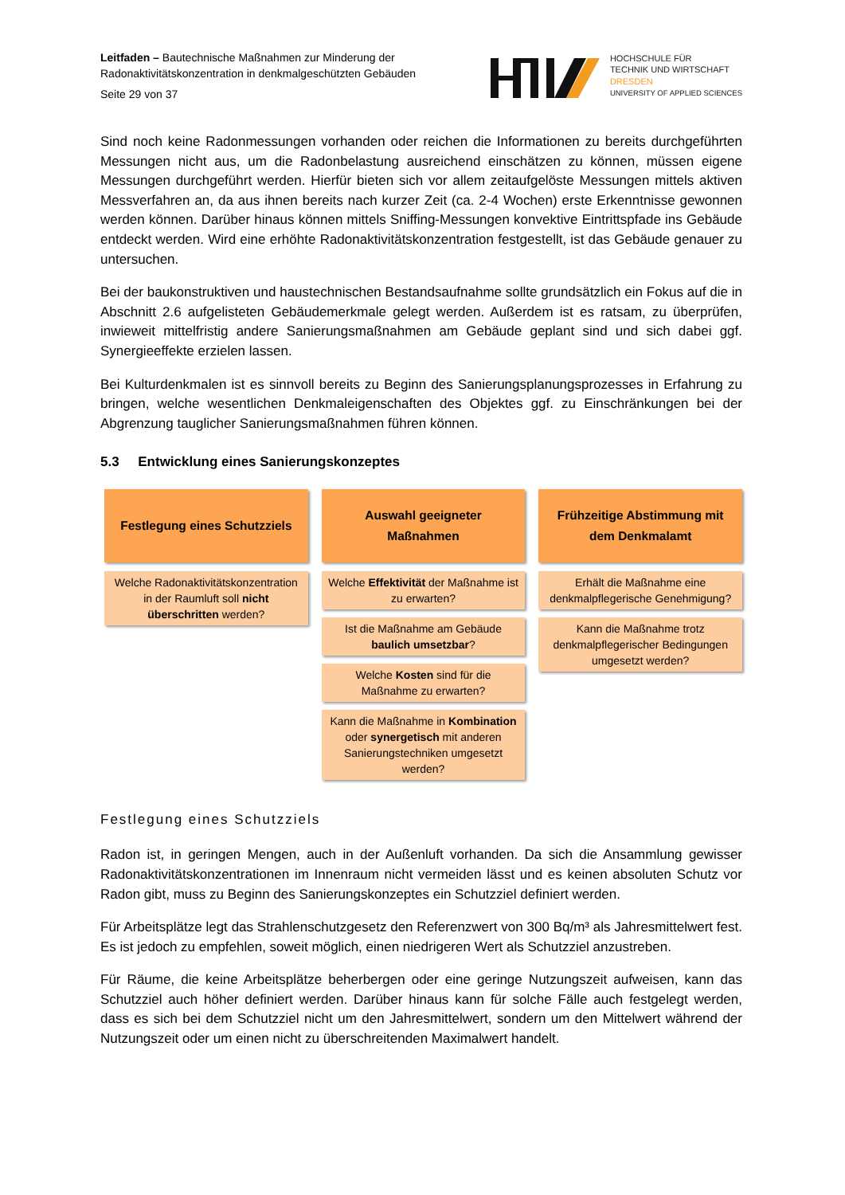Leitfaden – Bautechnische Maßnahmen zur Minderung der
Radonaktivitätskonzentration in denkmalgeschützten Gebäuden
Seite 29 von 37
HOCHSCHULE FÜR
TECHNIK UND WIRTSCHAFT
DRESDEN
UNIVERSITY OF APPLIED SCIENCES
Sind noch keine Radonmessungen vorhanden oder reichen die Informationen zu bereits durchgeführten Messungen nicht aus, um die Radonbelastung ausreichend einschätzen zu können, müssen eigene Messungen durchgeführt werden. Hierfür bieten sich vor allem zeitaufgelöste Messungen mittels aktiven Messverfahren an, da aus ihnen bereits nach kurzer Zeit (ca. 2-4 Wochen) erste Erkenntnisse gewonnen werden können. Darüber hinaus können mittels Sniffing-Messungen konvektive Eintrittspfade ins Gebäude entdeckt werden. Wird eine erhöhte Radonaktivitätskonzentration festgestellt, ist das Gebäude genauer zu untersuchen.
Bei der baukonstruktiven und haustechnischen Bestandsaufnahme sollte grundsätzlich ein Fokus auf die in Abschnitt 2.6 aufgelisteten Gebäudemerkmale gelegt werden. Außerdem ist es ratsam, zu überprüfen, inwieweit mittelfristig andere Sanierungsmaßnahmen am Gebäude geplant sind und sich dabei ggf. Synergieeffekte erzielen lassen.
Bei Kulturdenkmalen ist es sinnvoll bereits zu Beginn des Sanierungsplanungsprozesses in Erfahrung zu bringen, welche wesentlichen Denkmaleigenschaften des Objektes ggf. zu Einschränkungen bei der Abgrenzung tauglicher Sanierungsmaßnahmen führen können.
5.3 Entwicklung eines Sanierungskonzeptes
Festlegung eines Schutzziels
Welche Radonaktivitätskonzentration in der Raumluft soll nicht überschritten werden?
Auswahl geeigneter
Maßnahmen
Welche Effektivität der Maßnahme ist zu erwarten?
Ist die Maßnahme am Gebäude baulich umsetzbar?
Welche Kosten sind für die Maßnahme zu erwarten?
Kann die Maßnahme in Kombination oder synergetisch mit anderen Sanierungstechniken umgesetzt werden?
Frühzeitige Abstimmung mit
dem Denkmalamt
Erhält die Maßnahme eine denkmalpflegerische Genehmigung?
Kann die Maßnahme trotz denkmalpflegerischer Bedingungen umgesetzt werden?
Festlegung eines Schutzziels
Radon ist, in geringen Mengen, auch in der Außenluft vorhanden. Da sich die Ansammlung gewisser Radonaktivitätskonzentrationen im Innenraum nicht vermeiden lässt und es keinen absoluten Schutz vor Radon gibt, muss zu Beginn des Sanierungskonzeptes ein Schutzziel definiert werden.
Für Arbeitsplätze legt das Strahlenschutzgesetz den Referenzwert von 300 Bq/m³ als Jahresmittelwert fest. Es ist jedoch zu empfehlen, soweit möglich, einen niedrigeren Wert als Schutzziel anzustreben.
Für Räume, die keine Arbeitsplätze beherbergen oder eine geringe Nutzungszeit aufweisen, kann das Schutzziel auch höher definiert werden. Darüber hinaus kann für solche Fälle auch festgelegt werden, dass es sich bei dem Schutzziel nicht um den Jahresmittelwert, sondern um den Mittelwert während der Nutzungszeit oder um einen nicht zu überschreitenden Maximalwert handelt.